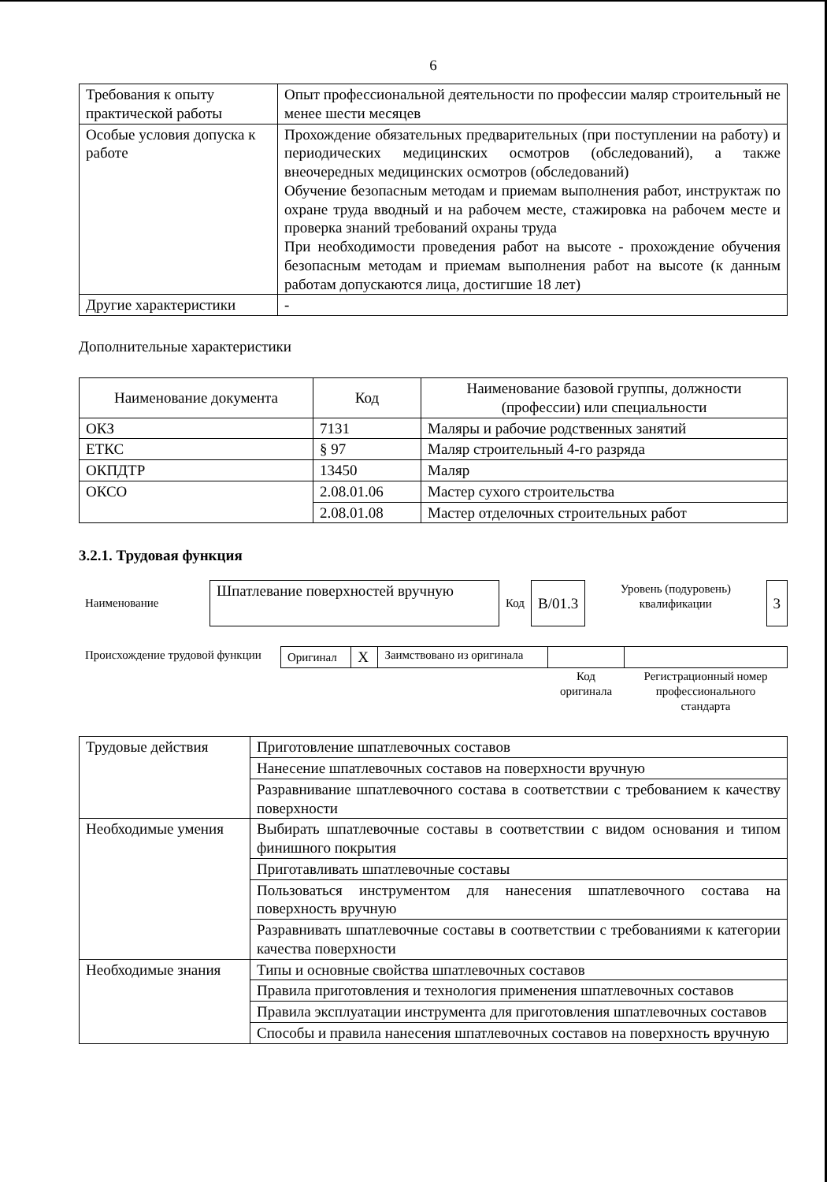6
| Требования к опыту практической работы | Опыт профессиональной деятельности по профессии маляр строительный не менее шести месяцев |
| Особые условия допуска к работе | Прохождение обязательных предварительных (при поступлении на работу) и периодических медицинских осмотров (обследований), а также внеочередных медицинских осмотров (обследований) Обучение безопасным методам и приемам выполнения работ, инструктаж по охране труда вводный и на рабочем месте, стажировка на рабочем месте и проверка знаний требований охраны труда При необходимости проведения работ на высоте - прохождение обучения безопасным методам и приемам выполнения работ на высоте (к данным работам допускаются лица, достигшие 18 лет) |
| Другие характеристики | - |
Дополнительные характеристики
| Наименование документа | Код | Наименование базовой группы, должности (профессии) или специальности |
| --- | --- | --- |
| ОКЗ | 7131 | Маляры и рабочие родственных занятий |
| ЕТКС | § 97 | Маляр строительный 4-го разряда |
| ОКПДТР | 13450 | Маляр |
| ОКСО | 2.08.01.06 | Мастер сухого строительства |
| | 2.08.01.08 | Мастер отделочных строительных работ |
3.2.1. Трудовая функция
| Наименование | Шпатлевание поверхностей вручную | Код | В/01.3 | Уровень (подуровень) квалификации | 3 |
| Происхождение трудовой функции | Оригинал | X | Заимствовано из оригинала | | |
| | | | | Код оригинала | Регистрационный номер профессионального стандарта |
| Трудовые действия | Приготовление шпатлевочных составов |
| | Нанесение шпатлевочных составов на поверхности вручную |
| | Разравнивание шпатлевочного состава в соответствии с требованием к качеству поверхности |
| Необходимые умения | Выбирать шпатлевочные составы в соответствии с видом основания и типом финишного покрытия |
| | Приготавливать шпатлевочные составы |
| | Пользоваться инструментом для нанесения шпатлевочного состава на поверхность вручную |
| | Разравнивать шпатлевочные составы в соответствии с требованиями к категории качества поверхности |
| Необходимые знания | Типы и основные свойства шпатлевочных составов |
| | Правила приготовления и технология применения шпатлевочных составов |
| | Правила эксплуатации инструмента для приготовления шпатлевочных составов |
| | Способы и правила нанесения шпатлевочных составов на поверхность вручную |